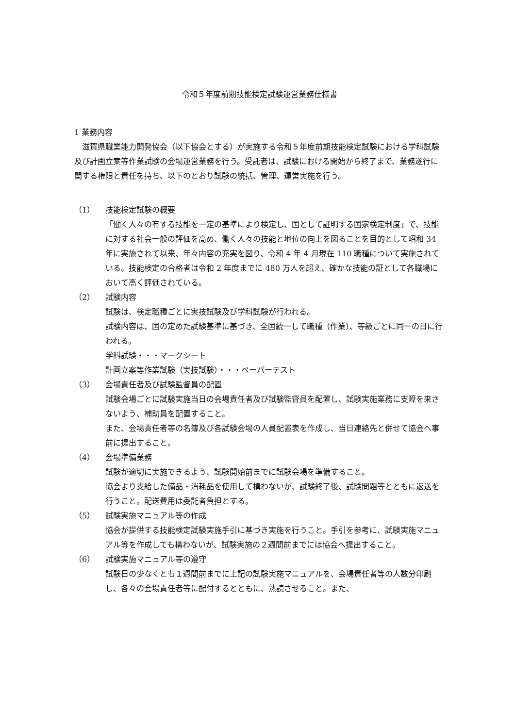令和５年度前期技能検定試験運営業務仕様書
1 業務内容
滋賀県職業能力開発協会（以下協会とする）が実施する令和５年度前期技能検定試験における学科試験及び計画立案等作業試験の会場運営業務を行う。受託者は、試験における開始から終了まで、業務遂行に関する権限と責任を持ち、以下のとおり試験の統括、管理、運営実施を行う。
（1） 技能検定試験の概要
「働く人々の有する技能を一定の基準により検定し、国として証明する国家検定制度」で、技能に対する社会一般の評価を高め、働く人々の技能と地位の向上を図ることを目的として昭和 34 年に実施されて以来、年々内容の充実を図り、令和 4 年 4 月現在 110 職種について実施されている。技能検定の合格者は令和 2 年度までに 480 万人を超え、確かな技能の証として各職場において高く評価されている。
（2） 試験内容
試験は、検定職種ごとに実技試験及び学科試験が行われる。
試験内容は、国の定めた試験基準に基づき、全国統一して職種（作業）、等級ごとに同一の日に行われる。
学科試験・・・マークシート
計画立案等作業試験（実技試験）・・・ペーパーテスト
（3） 会場責任者及び試験監督員の配置
試験会場ごとに試験実施当日の会場責任者及び試験監督員を配置し、試験実施業務に支障を来さないよう、補助員を配置すること。
また、会場責任者等の名簿及び各試験会場の人員配置表を作成し、当日連絡先と併せて協会へ事前に提出すること。
（4） 会場準備業務
試験が適切に実施できるよう、試験開始前までに試験会場を準備すること。
協会より支給した備品・消耗品を使用して構わないが、試験終了後、試験問題等とともに返送を行うこと。配送費用は委託者負担とする。
（5） 試験実施マニュアル等の作成
協会が提供する技能検定試験実施手引に基づき実施を行うこと。手引を参考に、試験実施マニュアル等を作成しても構わないが、試験実施の２週間前までには協会へ提出すること。
（6） 試験実施マニュアル等の遵守
試験日の少なくとも１週間前までに上記の試験実施マニュアルを、会場責任者等の人数分印刷し、各々の会場責任者等に配付するとともに、熟読させること。また、